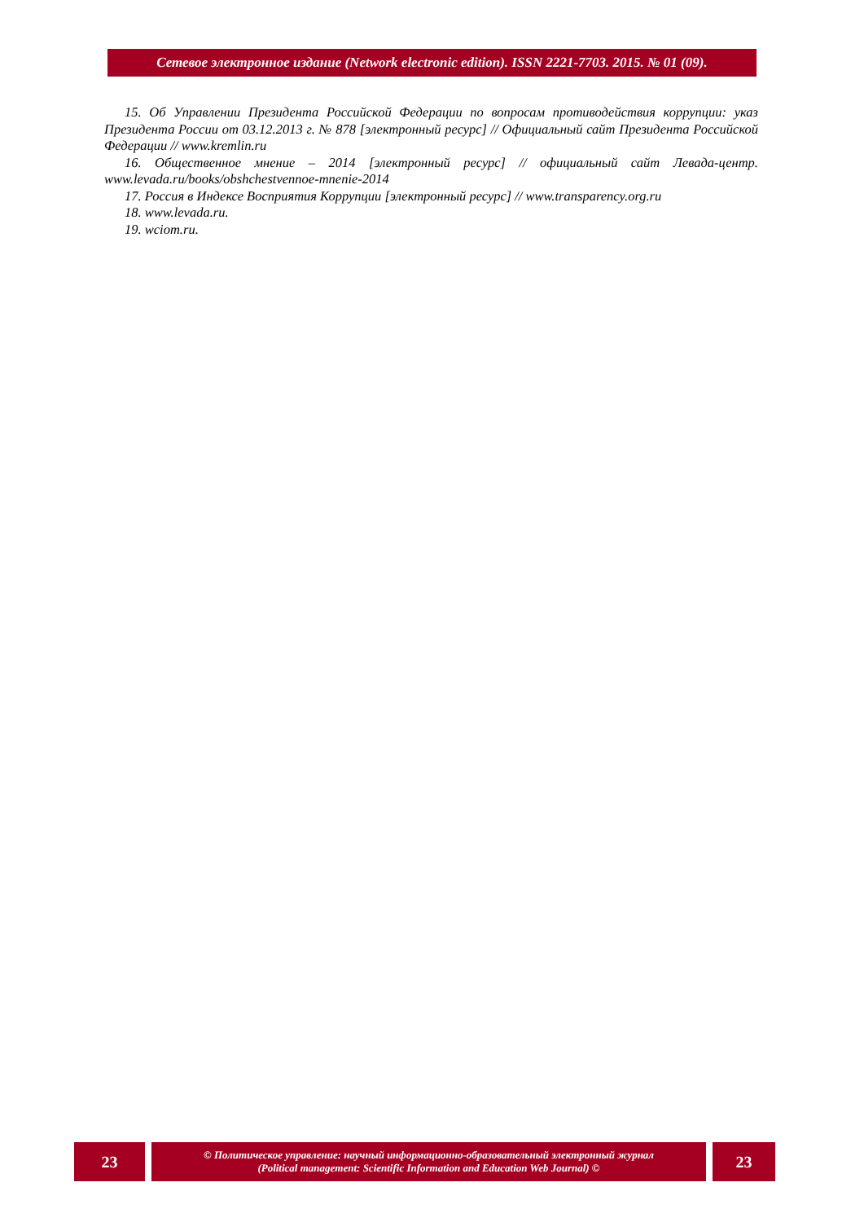Сетевое электронное издание (Network electronic edition). ISSN 2221-7703. 2015. № 01 (09).
15. Об Управлении Президента Российской Федерации по вопросам противодействия коррупции: указ Президента России от 03.12.2013 г. № 878 [электронный ресурс] // Официальный сайт Президента Российской Федерации // www.kremlin.ru
16. Общественное мнение – 2014 [электронный ресурс] // официальный сайт Левада-центр. www.levada.ru/books/obshchestvennoe-mnenie-2014
17. Россия в Индексе Восприятия Коррупции [электронный ресурс] // www.transparency.org.ru
18. www.levada.ru.
19. wciom.ru.
23
© Политическое управление: научный информационно-образовательный электронный журнал
(Political management: Scientific Information and Education Web Journal) ©
23